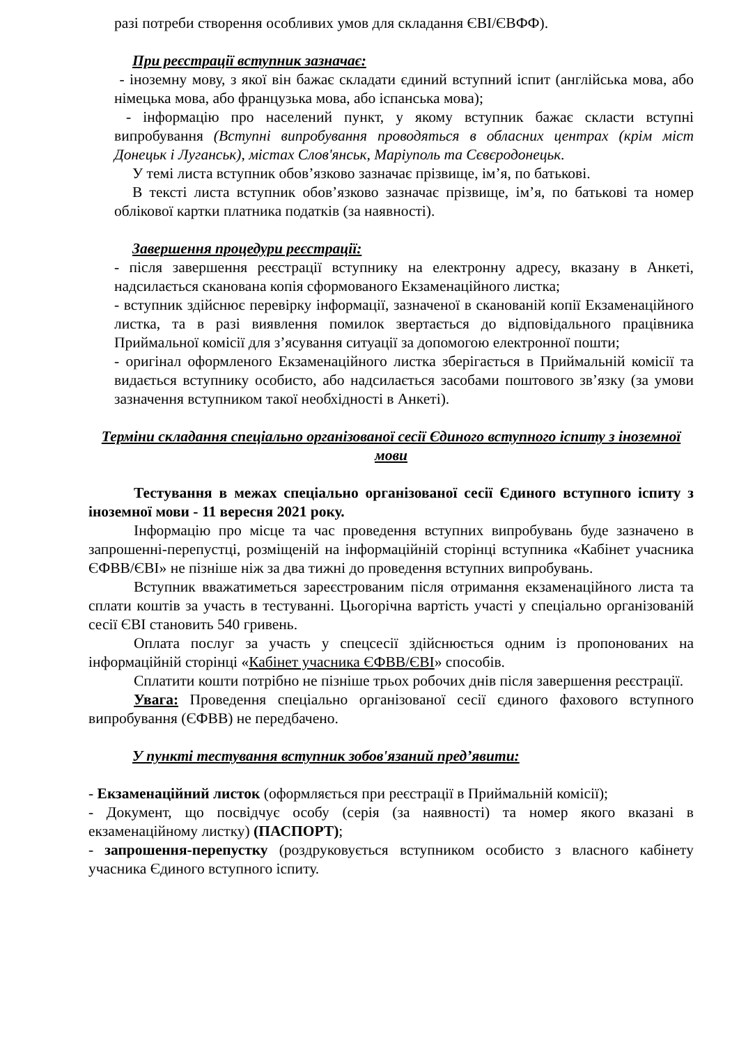разі потреби створення особливих умов для складання ЄВІ/ЄВФФ).
При реєстрації вступник зазначає:
- іноземну мову, з якої він бажає складати єдиний вступний іспит (англійська мова, або німецька мова, або французька мова, або іспанська мова);
- інформацію про населений пункт, у якому вступник бажає скласти вступні випробування (Вступні випробування проводяться в обласних центрах (крім міст Донецьк і Луганськ), містах Слов'янськ, Маріуполь та Сєвєродонецьк.
У темі листа вступник обов’язково зазначає прізвище, ім’я, по батькові.
В тексті листа вступник обов’язково зазначає прізвище, ім’я, по батькові та номер облікової картки платника податків (за наявності).
Завершення процедури реєстрації:
- після завершення реєстрації вступнику на електронну адресу, вказану в Анкеті, надсилається сканована копія сформованого Екзаменаційного листка;
- вступник здійснює перевірку інформації, зазначеної в сканованій копії Екзаменаційного листка, та в разі виявлення помилок звертається до відповідального працівника Приймальної комісії для з’ясування ситуації за допомогою електронної пошти;
- оригінал оформленого Екзаменаційного листка зберігається в Приймальній комісії та видається вступнику особисто, або надсилається засобами поштового зв’язку (за умови зазначення вступником такої необхідності в Анкеті).
Терміни складання спеціально організованої сесії Єдиного вступного іспиту з іноземної мови
Тестування в межах спеціально організованої сесії Єдиного вступного іспиту з іноземної мови - 11 вересня 2021 року.
Інформацію про місце та час проведення вступних випробувань буде зазначено в запрошенні-перепустці, розміщеній на інформаційній сторінці вступника «Кабінет учасника ЄФВВ/ЄВІ» не пізніше ніж за два тижні до проведення вступних випробувань.
Вступник вважатиметься зареєстрованим після отримання екзаменаційного листа та сплати коштів за участь в тестуванні. Цьогорічна вартість участі у спеціально організованій сесії ЄВІ становить 540 гривень.
Оплата послуг за участь у спецсесії здійснюється одним із пропонованих на інформаційній сторінці «Кабінет учасника ЄФВВ/ЄВІ» способів.
Сплатити кошти потрібно не пізніше трьох робочих днів після завершення реєстрації.
Увага: Проведення спеціально організованої сесії єдиного фахового вступного випробування (ЄФВВ) не передбачено.
У пункті тестування вступник зобов'язаний пред’явити:
- Екзаменаційний листок (оформляється при реєстрації в Приймальній комісії);
- Документ, що посвідчує особу (серія (за наявності) та номер якого вказані в екзаменаційному листку) (ПАСПОРТ);
- запрошення-перепустку (роздруковується вступником особисто з власного кабінету учасника Єдиного вступного іспиту.